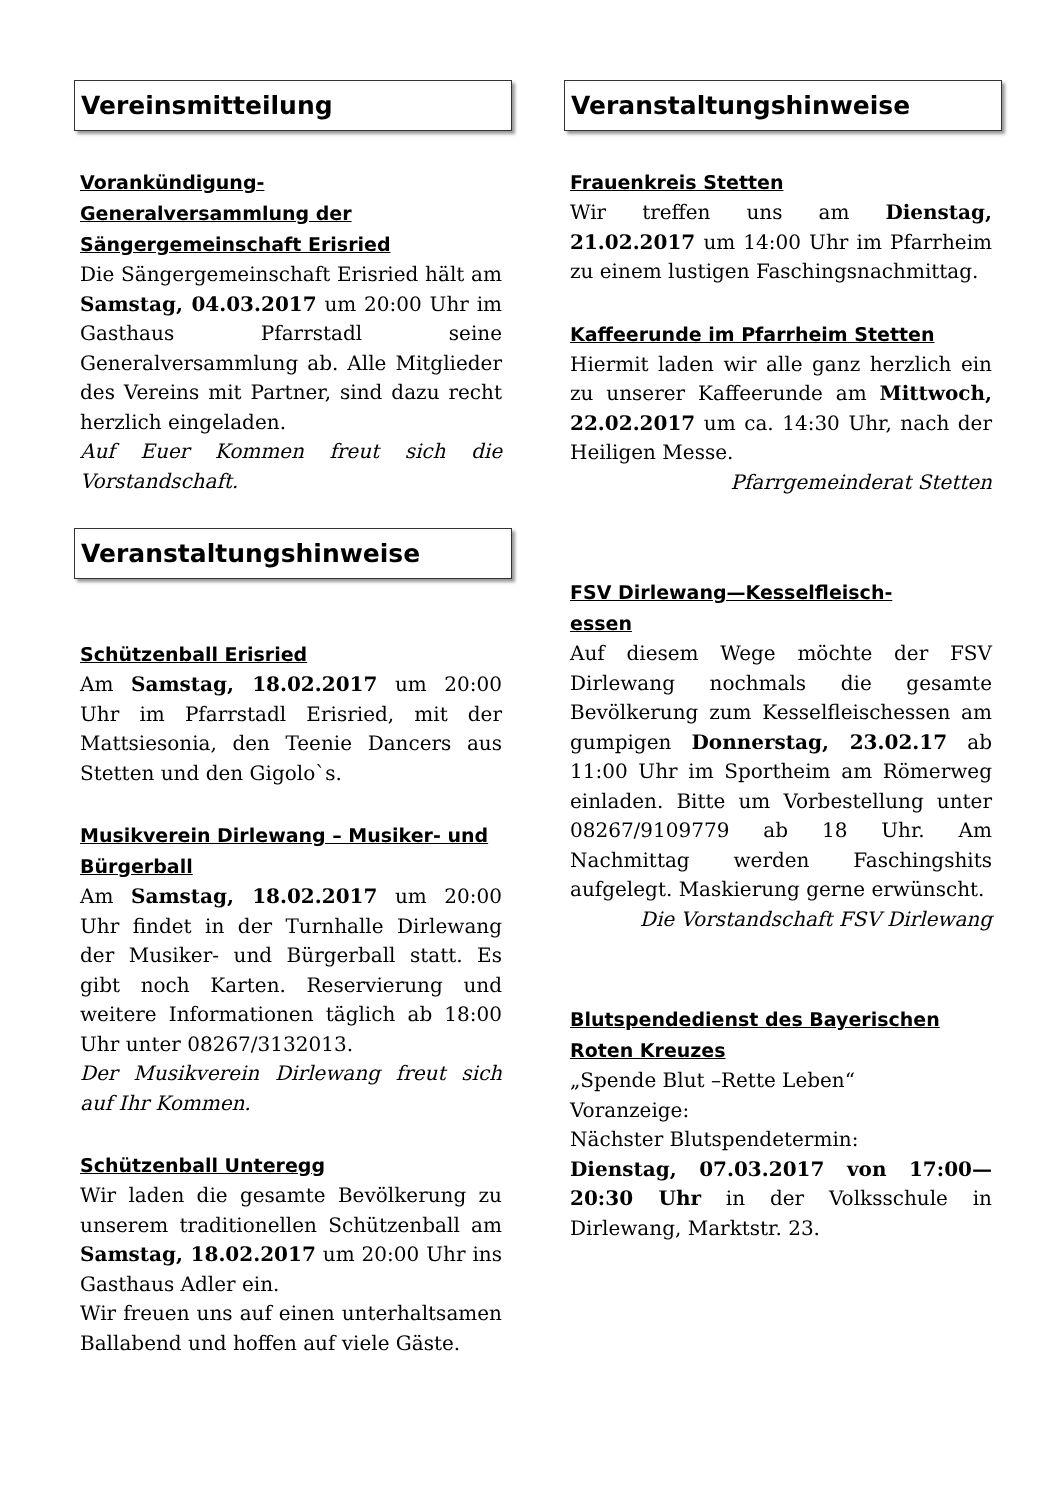Vereinsmitteilung
Vorankündigung-
Generalversammlung der Sängergemeinschaft Erisried
Die Sängergemeinschaft Erisried hält am Samstag, 04.03.2017 um 20:00 Uhr im Gasthaus Pfarrstadl seine Generalversammlung ab. Alle Mitglieder des Vereins mit Partner, sind dazu recht herzlich eingeladen.
Auf Euer Kommen freut sich die Vorstandschaft.
Veranstaltungshinweise
Schützenball Erisried
Am Samstag, 18.02.2017 um 20:00 Uhr im Pfarrstadl Erisried, mit der Mattsiesonia, den Teenie Dancers aus Stetten und den Gigolo`s.
Musikverein Dirlewang – Musiker- und Bürgerball
Am Samstag, 18.02.2017 um 20:00 Uhr findet in der Turnhalle Dirlewang der Musiker- und Bürgerball statt. Es gibt noch Karten. Reservierung und weitere Informationen täglich ab 18:00 Uhr unter 08267/3132013.
Der Musikverein Dirlewang freut sich auf Ihr Kommen.
Schützenball Unteregg
Wir laden die gesamte Bevölkerung zu unserem traditionellen Schützenball am Samstag, 18.02.2017 um 20:00 Uhr ins Gasthaus Adler ein.
Wir freuen uns auf einen unterhaltsamen Ballabend und hoffen auf viele Gäste.
Veranstaltungshinweise
Frauenkreis Stetten
Wir treffen uns am Dienstag, 21.02.2017 um 14:00 Uhr im Pfarrheim zu einem lustigen Faschingsnachmittag.
Kaffeerunde im Pfarrheim Stetten
Hiermit laden wir alle ganz herzlich ein zu unserer Kaffeerunde am Mittwoch, 22.02.2017 um ca. 14:30 Uhr, nach der Heiligen Messe.
Pfarrgemeinderat Stetten
FSV Dirlewang—Kesselfleisch-
essen
Auf diesem Wege möchte der FSV Dirlewang nochmals die gesamte Bevölkerung zum Kesselfleischessen am gumpigen Donnerstag, 23.02.17 ab 11:00 Uhr im Sportheim am Römerweg einladen. Bitte um Vorbestellung unter 08267/9109779 ab 18 Uhr. Am Nachmittag werden Faschingshits aufgelegt. Maskierung gerne erwünscht.
Die Vorstandschaft FSV Dirlewang
Blutspendedienst des Bayerischen Roten Kreuzes
„Spende Blut –Rette Leben“
Voranzeige:
Nächster Blutspendetermin:
Dienstag, 07.03.2017 von 17:00—20:30 Uhr in der Volksschule in Dirlewang, Marktstr. 23.